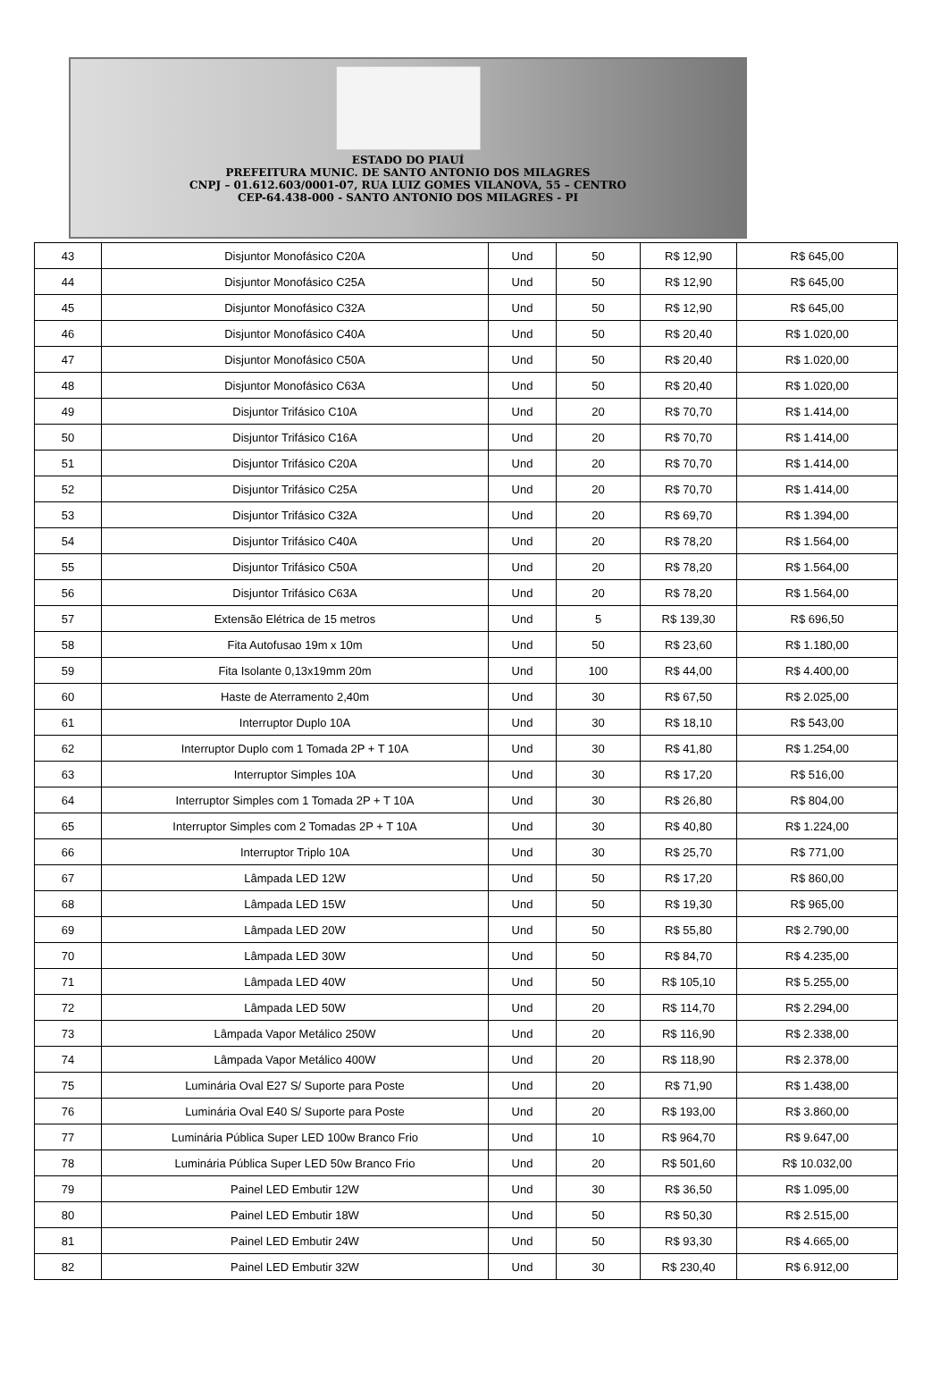ESTADO DO PIAUÍ
PREFEITURA MUNIC. DE SANTO ANTONIO DOS MILAGRES
CNPJ – 01.612.603/0001-07, RUA LUIZ GOMES VILANOVA, 55 – CENTRO
CEP-64.438-000 - SANTO ANTONIO DOS MILAGRES - PI
| 43 | Disjuntor Monofásico C20A | Und | 50 | R$ 12,90 | R$ 645,00 |
| 44 | Disjuntor Monofásico C25A | Und | 50 | R$ 12,90 | R$ 645,00 |
| 45 | Disjuntor Monofásico C32A | Und | 50 | R$ 12,90 | R$ 645,00 |
| 46 | Disjuntor Monofásico C40A | Und | 50 | R$ 20,40 | R$ 1.020,00 |
| 47 | Disjuntor Monofásico C50A | Und | 50 | R$ 20,40 | R$ 1.020,00 |
| 48 | Disjuntor Monofásico C63A | Und | 50 | R$ 20,40 | R$ 1.020,00 |
| 49 | Disjuntor Trifásico C10A | Und | 20 | R$ 70,70 | R$ 1.414,00 |
| 50 | Disjuntor Trifásico C16A | Und | 20 | R$ 70,70 | R$ 1.414,00 |
| 51 | Disjuntor Trifásico C20A | Und | 20 | R$ 70,70 | R$ 1.414,00 |
| 52 | Disjuntor Trifásico C25A | Und | 20 | R$ 70,70 | R$ 1.414,00 |
| 53 | Disjuntor Trifásico C32A | Und | 20 | R$ 69,70 | R$ 1.394,00 |
| 54 | Disjuntor Trifásico C40A | Und | 20 | R$ 78,20 | R$ 1.564,00 |
| 55 | Disjuntor Trifásico C50A | Und | 20 | R$ 78,20 | R$ 1.564,00 |
| 56 | Disjuntor Trifásico C63A | Und | 20 | R$ 78,20 | R$ 1.564,00 |
| 57 | Extensão Elétrica de 15 metros | Und | 5 | R$ 139,30 | R$ 696,50 |
| 58 | Fita Autofusao 19m x 10m | Und | 50 | R$ 23,60 | R$ 1.180,00 |
| 59 | Fita Isolante 0,13x19mm 20m | Und | 100 | R$ 44,00 | R$ 4.400,00 |
| 60 | Haste de Aterramento 2,40m | Und | 30 | R$ 67,50 | R$ 2.025,00 |
| 61 | Interruptor Duplo 10A | Und | 30 | R$ 18,10 | R$ 543,00 |
| 62 | Interruptor Duplo com 1 Tomada 2P + T 10A | Und | 30 | R$ 41,80 | R$ 1.254,00 |
| 63 | Interruptor Simples 10A | Und | 30 | R$ 17,20 | R$ 516,00 |
| 64 | Interruptor Simples com 1 Tomada 2P + T 10A | Und | 30 | R$ 26,80 | R$ 804,00 |
| 65 | Interruptor Simples com 2 Tomadas 2P + T 10A | Und | 30 | R$ 40,80 | R$ 1.224,00 |
| 66 | Interruptor Triplo 10A | Und | 30 | R$ 25,70 | R$ 771,00 |
| 67 | Lâmpada LED 12W | Und | 50 | R$ 17,20 | R$ 860,00 |
| 68 | Lâmpada LED 15W | Und | 50 | R$ 19,30 | R$ 965,00 |
| 69 | Lâmpada LED 20W | Und | 50 | R$ 55,80 | R$ 2.790,00 |
| 70 | Lâmpada LED 30W | Und | 50 | R$ 84,70 | R$ 4.235,00 |
| 71 | Lâmpada LED 40W | Und | 50 | R$ 105,10 | R$ 5.255,00 |
| 72 | Lâmpada LED 50W | Und | 20 | R$ 114,70 | R$ 2.294,00 |
| 73 | Lâmpada Vapor Metálico 250W | Und | 20 | R$ 116,90 | R$ 2.338,00 |
| 74 | Lâmpada Vapor Metálico 400W | Und | 20 | R$ 118,90 | R$ 2.378,00 |
| 75 | Luminária Oval E27 S/ Suporte para Poste | Und | 20 | R$ 71,90 | R$ 1.438,00 |
| 76 | Luminária Oval E40 S/ Suporte para Poste | Und | 20 | R$ 193,00 | R$ 3.860,00 |
| 77 | Luminária Pública Super LED 100w Branco Frio | Und | 10 | R$ 964,70 | R$ 9.647,00 |
| 78 | Luminária Pública Super LED 50w Branco Frio | Und | 20 | R$ 501,60 | R$ 10.032,00 |
| 79 | Painel LED Embutir 12W | Und | 30 | R$ 36,50 | R$ 1.095,00 |
| 80 | Painel LED Embutir 18W | Und | 50 | R$ 50,30 | R$ 2.515,00 |
| 81 | Painel LED Embutir 24W | Und | 50 | R$ 93,30 | R$ 4.665,00 |
| 82 | Painel LED Embutir 32W | Und | 30 | R$ 230,40 | R$ 6.912,00 |